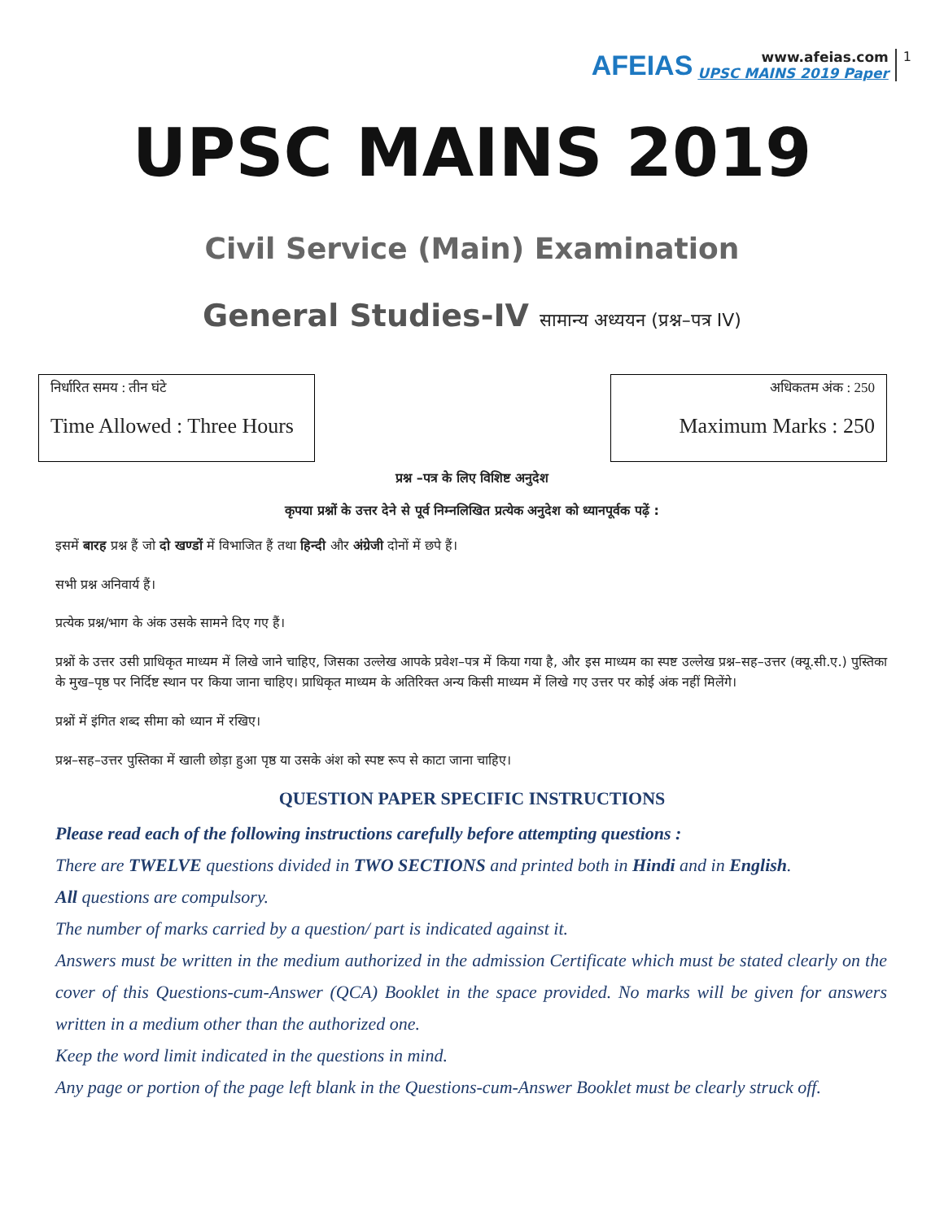AFEIAS
www.afeias.com
UPSC MAINS 2019 Paper
1
UPSC MAINS 2019
Civil Service (Main) Examination
General Studies-IV सामान्य अध्ययन (प्रश्न–पत्र IV)
निर्धारित समय : तीन घंटे
Time Allowed : Three Hours
अधिकतम अंक : 250
Maximum Marks : 250
प्रश्न –पत्र के लिए विशिष्ट अनुदेश
कृपया प्रश्नों के उत्तर देने से पूर्व निम्नलिखित प्रत्येक अनुदेश को ध्यानपूर्वक पढ़ें :
इसमें बारह प्रश्न हैं जो दो खण्डों में विभाजित हैं तथा हिन्दी और अंग्रेजी दोनों में छपे हैं।
सभी प्रश्न अनिवार्य हैं।
प्रत्येक प्रश्न/भाग के अंक उसके सामने दिए गए हैं।
प्रश्नों के उत्तर उसी प्राधिकृत माध्यम में लिखे जाने चाहिए, जिसका उल्लेख आपके प्रवेश–पत्र में किया गया है, और इस माध्यम का स्पष्ट उल्लेख प्रश्न–सह–उत्तर (क्यू.सी.ए.) पुस्तिका के मुख–पृष्ठ पर निर्दिष्ट स्थान पर किया जाना चाहिए। प्राधिकृत माध्यम के अतिरिक्त अन्य किसी माध्यम में लिखे गए उत्तर पर कोई अंक नहीं मिलेंगे।
प्रश्नों में इंगित शब्द सीमा को ध्यान में रखिए।
प्रश्न–सह–उत्तर पुस्तिका में खाली छोड़ा हुआ पृष्ठ या उसके अंश को स्पष्ट रूप से काटा जाना चाहिए।
QUESTION PAPER SPECIFIC INSTRUCTIONS
Please read each of the following instructions carefully before attempting questions :
There are TWELVE questions divided in TWO SECTIONS and printed both in Hindi and in English.
All questions are compulsory.
The number of marks carried by a question/ part is indicated against it.
Answers must be written in the medium authorized in the admission Certificate which must be stated clearly on the cover of this Questions-cum-Answer (QCA) Booklet in the space provided. No marks will be given for answers written in a medium other than the authorized one.
Keep the word limit indicated in the questions in mind.
Any page or portion of the page left blank in the Questions-cum-Answer Booklet must be clearly struck off.